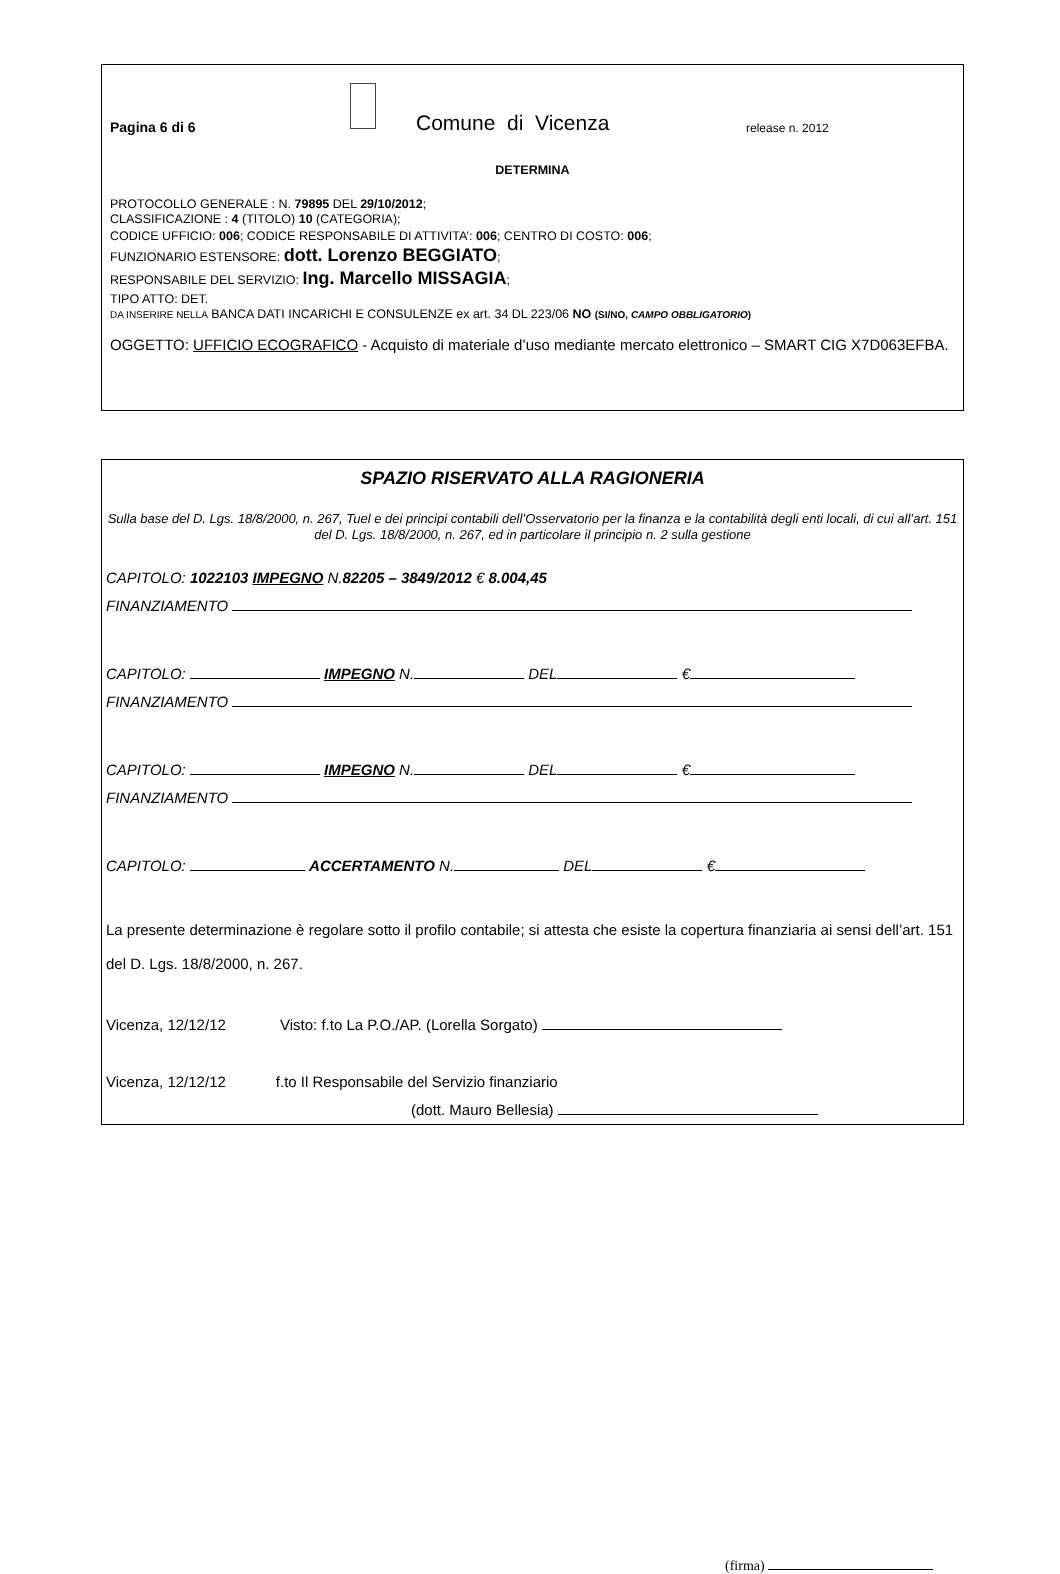Pagina 6 di 6
Comune di Vicenza
release n. 2012
DETERMINA
PROTOCOLLO GENERALE : N. 79895 DEL 29/10/2012;
CLASSIFICAZIONE : 4 (TITOLO) 10 (CATEGORIA);
CODICE UFFICIO: 006; CODICE RESPONSABILE DI ATTIVITA’: 006; CENTRO DI COSTO: 006;
FUNZIONARIO ESTENSORE: dott. Lorenzo BEGGIATO;
RESPONSABILE DEL SERVIZIO: Ing. Marcello MISSAGIA;
TIPO ATTO: DET.
DA INSERIRE NELLA BANCA DATI INCARICHI E CONSULENZE ex art. 34 DL 223/06 NO (SI/NO, CAMPO OBBLIGATORIO)
OGGETTO: UFFICIO ECOGRAFICO - Acquisto di materiale d’uso mediante mercato elettronico – SMART CIG X7D063EFBA.
SPAZIO RISERVATO ALLA RAGIONERIA
Sulla base del D. Lgs. 18/8/2000, n. 267, Tuel e dei principi contabili dell’Osservatorio per la finanza e la contabilità degli enti locali, di cui all’art. 151 del D. Lgs. 18/8/2000, n. 267, ed in particolare il principio n. 2 sulla gestione
CAPITOLO: 1022103 IMPEGNO N.82205 – 3849/2012 € 8.004,45
FINANZIAMENTO
CAPITOLO: IMPEGNO N. DEL €
FINANZIAMENTO
CAPITOLO: IMPEGNO N. DEL €
FINANZIAMENTO
CAPITOLO: ACCERTAMENTO N. DEL €
La presente determinazione è regolare sotto il profilo contabile; si attesta che esiste la copertura finanziaria ai sensi dell’art. 151 del D. Lgs. 18/8/2000, n. 267.
Vicenza, 12/12/12 Visto: f.to La P.O./AP. (Lorella Sorgato)
Vicenza, 12/12/12 f.to Il Responsabile del Servizio finanziario
(dott. Mauro Bellesia)
(firma)